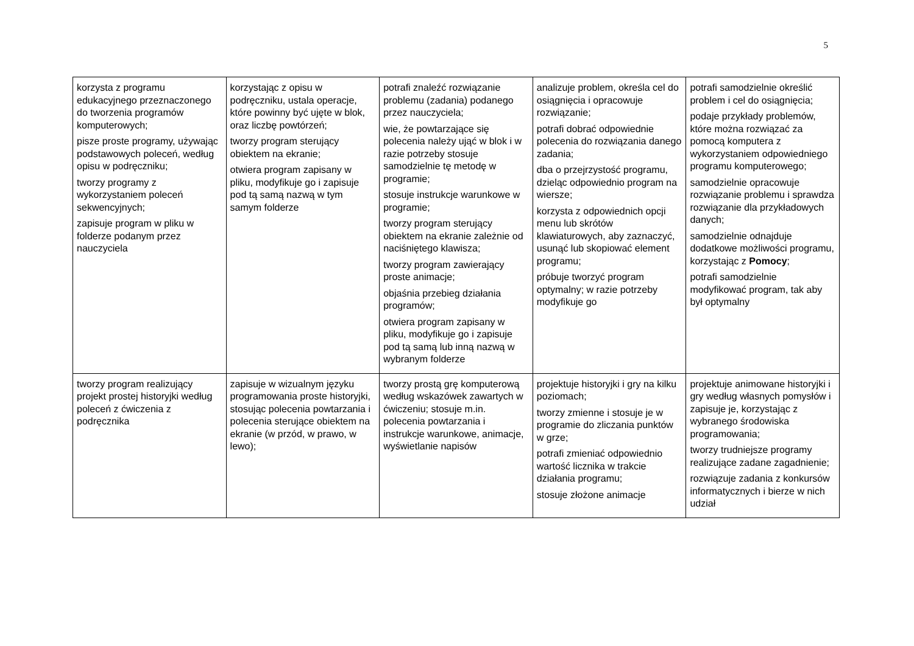5
| korzysta z programu edukacyjnego przeznaczonego do tworzenia programów komputerowych; pisze proste programy, używając podstawowych poleceń, według opisu w podręczniku; tworzy programy z wykorzystaniem poleceń sekwencyjnych; zapisuje program w pliku w folderze podanym przez nauczyciela | korzystając z opisu w podręczniku, ustala operacje, które powinny być ujęte w blok, oraz liczbę powtórzeń; tworzy program sterujący obiektem na ekranie; otwiera program zapisany w pliku, modyfikuje go i zapisuje pod tą samą nazwą w tym samym folderze | potrafi znaleźć rozwiązanie problemu (zadania) podanego przez nauczyciela; wie, że powtarzające się polecenia należy ująć w blok i w razie potrzeby stosuje samodzielnie tę metodę w programie; stosuje instrukcje warunkowe w programie; tworzy program sterujący obiektem na ekranie zależnie od naciśniętego klawisza; tworzy program zawierający proste animacje; objaśnia przebieg działania programów; otwiera program zapisany w pliku, modyfikuje go i zapisuje pod tą samą lub inną nazwą w wybranym folderze | analizuje problem, określa cel do osiągnięcia i opracowuje rozwiązanie; potrafi dobrać odpowiednie polecenia do rozwiązania danego zadania; dba o przejrzystość programu, dzieląc odpowiednio program na wiersze; korzysta z odpowiednich opcji menu lub skrótów klawiaturowych, aby zaznaczyć, usunąć lub skopiować element programu; próbuje tworzyć program optymalny; w razie potrzeby modyfikuje go | potrafi samodzielnie określić problem i cel do osiągnięcia; podaje przykłady problemów, które można rozwiązać za pomocą komputera z wykorzystaniem odpowiedniego programu komputerowego; samodzielnie opracowuje rozwiązanie problemu i sprawdza rozwiązanie dla przykładowych danych; samodzielnie odnajduje dodatkowe możliwości programu, korzystając z Pomocy ; potrafi samodzielnie modyfikować program, tak aby był optymalny |
| tworzy program realizujący projekt prostej historyjki według poleceń z ćwiczenia z podręcznika | zapisuje w wizualnym języku programowania proste historyjki, stosując polecenia powtarzania i polecenia sterujące obiektem na ekranie (w przód, w prawo, w lewo); | tworzy prostą grę komputerową według wskazówek zawartych w ćwiczeniu; stosuje m.in. polecenia powtarzania i instrukcje warunkowe, animacje, wyświetlanie napisów | projektuje historyjki i gry na kilku poziomach; tworzy zmienne i stosuje je w programie do zliczania punktów w grze; potrafi zmieniać odpowiednio wartość licznika w trakcie działania programu; stosuje złożone animacje | projektuje animowane historyjki i gry według własnych pomysłów i zapisuje je, korzystając z wybranego środowiska programowania; tworzy trudniejsze programy realizujące zadane zagadnienie; rozwiązuje zadania z konkursów informatycznych i bierze w nich udział |